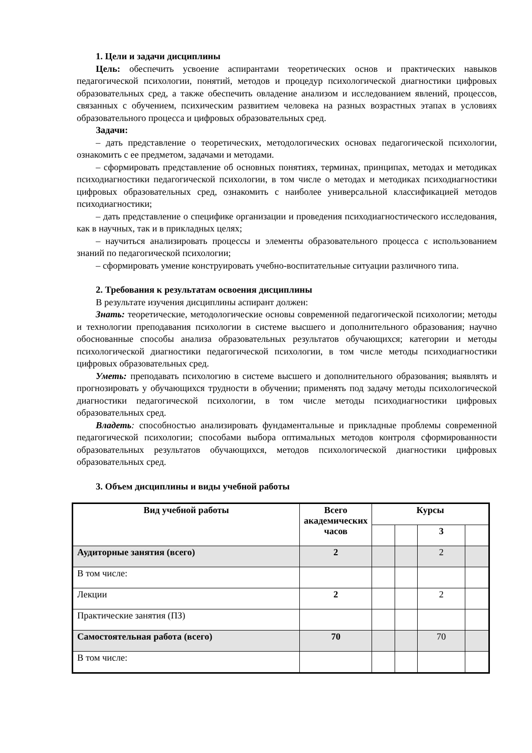1. Цели и задачи дисциплины
Цель: обеспечить усвоение аспирантами теоретических основ и практических навыков педагогической психологии, понятий, методов и процедур психологической диагностики цифровых образовательных сред, а также обеспечить овладение анализом и исследованием явлений, процессов, связанных с обучением, психическим развитием человека на разных возрастных этапах в условиях образовательного процесса и цифровых образовательных сред.
Задачи:
– дать представление о теоретических, методологических основах педагогической психологии, ознакомить с ее предметом, задачами и методами.
– сформировать представление об основных понятиях, терминах, принципах, методах и методиках психодиагностики педагогической психологии, в том числе о методах и методиках психодиагностики цифровых образовательных сред, ознакомить с наиболее универсальной классификацией методов психодиагностики;
– дать представление о специфике организации и проведения психодиагностического исследования, как в научных, так и в прикладных целях;
– научиться анализировать процессы и элементы образовательного процесса с использованием знаний по педагогической психологии;
– сформировать умение конструировать учебно-воспитательные ситуации различного типа.
2. Требования к результатам освоения дисциплины
В результате изучения дисциплины аспирант должен:
Знать: теоретические, методологические основы современной педагогической психологии; методы и технологии преподавания психологии в системе высшего и дополнительного образования; научно обоснованные способы анализа образовательных результатов обучающихся; категории и методы психологической диагностики педагогической психологии, в том числе методы психодиагностики цифровых образовательных сред.
Уметь: преподавать психологию в системе высшего и дополнительного образования; выявлять и прогнозировать у обучающихся трудности в обучении; применять под задачу методы психологической диагностики педагогической психологии, в том числе методы психодиагностики цифровых образовательных сред.
Владеть: способностью анализировать фундаментальные и прикладные проблемы современной педагогической психологии; способами выбора оптимальных методов контроля сформированности образовательных результатов обучающихся, методов психологической диагностики цифровых образовательных сред.
3. Объем дисциплины и виды учебной работы
| Вид учебной работы | Всего академических часов | Курсы | | | |
| --- | --- | --- | --- | --- | --- |
| | | | | 3 | |
| Аудиторные занятия (всего) | 2 | | | 2 | |
| В том числе: | | | | | |
| Лекции | 2 | | | 2 | |
| Практические занятия (ПЗ) | | | | | |
| Самостоятельная работа (всего) | 70 | | | 70 | |
| В том числе: | | | | | |